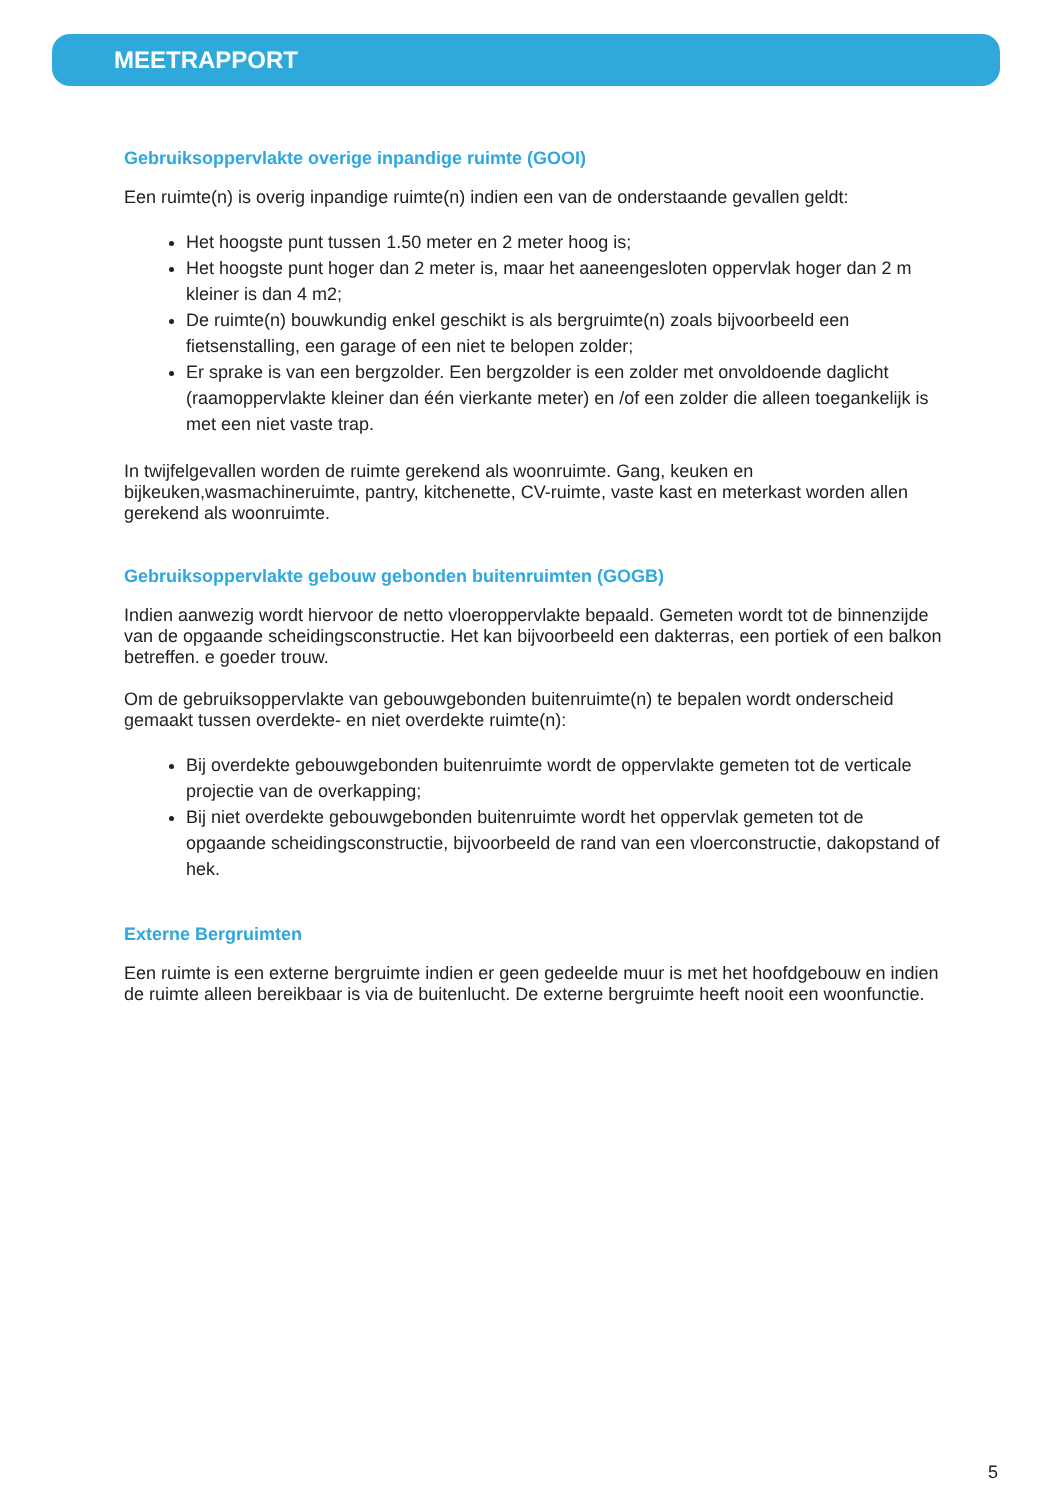MEETRAPPORT
Gebruiksoppervlakte overige inpandige ruimte (GOOI)
Een ruimte(n) is overig inpandige ruimte(n) indien een van de onderstaande gevallen geldt:
Het hoogste punt tussen 1.50 meter en 2 meter hoog is;
Het hoogste punt hoger dan 2 meter is, maar het aaneengesloten oppervlak hoger dan 2 m kleiner is dan 4 m2;
De ruimte(n) bouwkundig enkel geschikt is als bergruimte(n) zoals bijvoorbeeld een fietsenstalling, een garage of een niet te belopen zolder;
Er sprake is van een bergzolder. Een bergzolder is een zolder met onvoldoende daglicht (raamoppervlakte kleiner dan één vierkante meter) en /of een zolder die alleen toegankelijk is met een niet vaste trap.
In twijfelgevallen worden de ruimte gerekend als woonruimte. Gang, keuken en bijkeuken,wasmachineruimte, pantry, kitchenette, CV-ruimte, vaste kast en meterkast worden allen gerekend als woonruimte.
Gebruiksoppervlakte gebouw gebonden buitenruimten (GOGB)
Indien aanwezig wordt hiervoor de netto vloeroppervlakte bepaald. Gemeten wordt tot de binnenzijde van de opgaande scheidingsconstructie. Het kan bijvoorbeeld een dakterras, een portiek of een balkon betreffen. e goeder trouw.
Om de gebruiksoppervlakte van gebouwgebonden buitenruimte(n) te bepalen wordt onderscheid gemaakt tussen overdekte- en niet overdekte ruimte(n):
Bij overdekte gebouwgebonden buitenruimte wordt de oppervlakte gemeten tot de verticale projectie van de overkapping;
Bij niet overdekte gebouwgebonden buitenruimte wordt het oppervlak gemeten tot de opgaande scheidingsconstructie, bijvoorbeeld de rand van een vloerconstructie, dakopstand of hek.
Externe Bergruimten
Een ruimte is een externe bergruimte indien er geen gedeelde muur is met het hoofdgebouw en indien de ruimte alleen bereikbaar is via de buitenlucht. De externe bergruimte heeft nooit een woonfunctie.
5